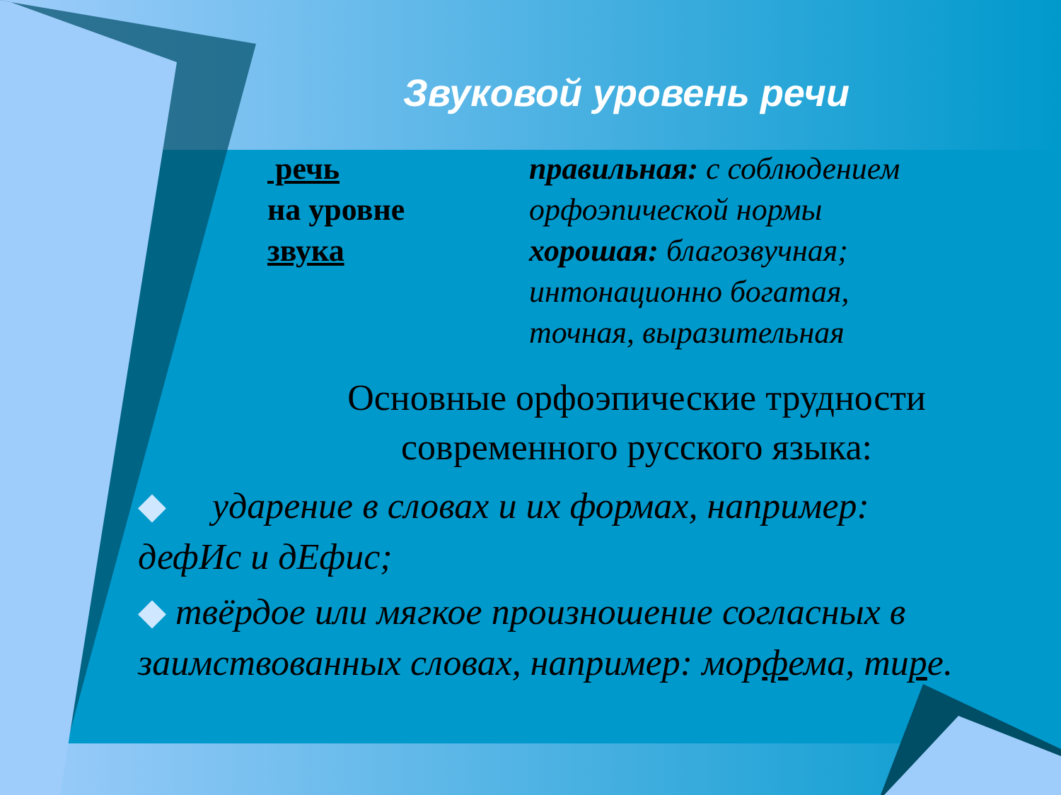Звуковой уровень речи
речь
на уровне
звука
правильная: с соблюдением
орфоэпической нормы
хорошая: благозвучная;
интонационно богатая,
точная, выразительная
Основные орфоэпические трудности современного русского языка:
◆ ударение в словах и их формах, например: дефИс и дЕфис;
◆ твёрдое или мягкое произношение согласных в заимствованных словах, например: морфема, тире.